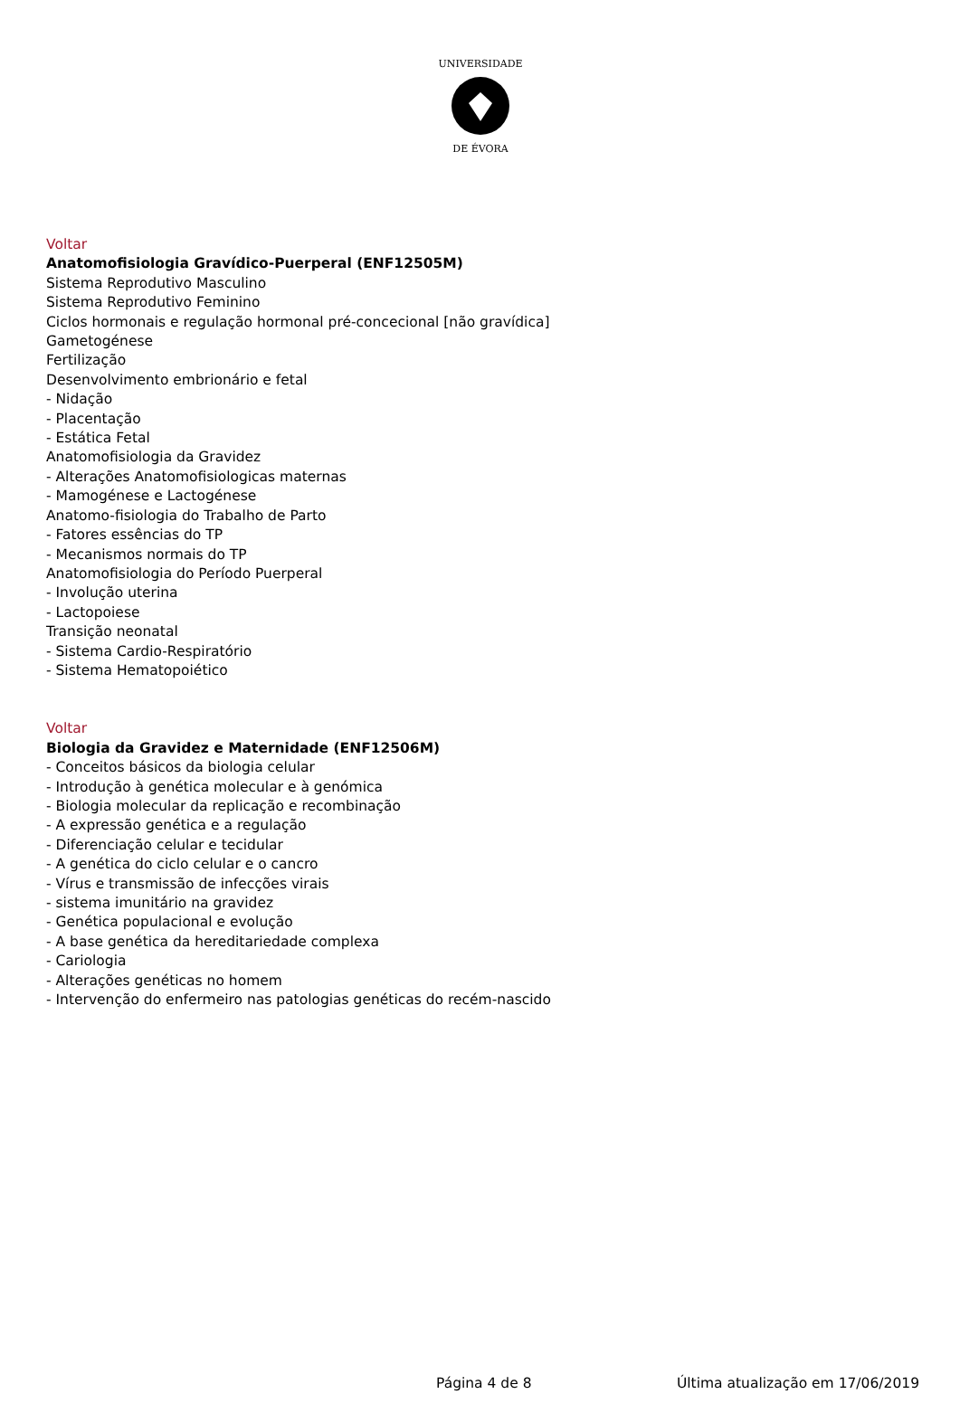UNIVERSIDADE
DE ÉVORA
Voltar
Anatomofisiologia Gravídico-Puerperal (ENF12505M)
Sistema Reprodutivo Masculino
Sistema Reprodutivo Feminino
Ciclos hormonais e regulação hormonal pré-concecional [não gravídica]
Gametogénese
Fertilização
Desenvolvimento embrionário e fetal
- Nidação
- Placentação
- Estática Fetal
Anatomofisiologia da Gravidez
- Alterações Anatomofisiologicas maternas
- Mamogénese e Lactogénese
Anatomo-fisiologia do Trabalho de Parto
- Fatores essências do TP
- Mecanismos normais do TP
Anatomofisiologia do Período Puerperal
- Involução uterina
- Lactopoiese
Transição neonatal
- Sistema Cardio-Respiratório
- Sistema Hematopoiético
Voltar
Biologia da Gravidez e Maternidade (ENF12506M)
- Conceitos básicos da biologia celular
- Introdução à genética molecular e à genómica
- Biologia molecular da replicação e recombinação
- A expressão genética e a regulação
- Diferenciação celular e tecidular
- A genética do ciclo celular e o cancro
- Vírus e transmissão de infecções virais
- sistema imunitário na gravidez
- Genética populacional e evolução
- A base genética da hereditariedade complexa
- Cariologia
- Alterações genéticas no homem
- Intervenção do enfermeiro nas patologias genéticas do recém-nascido
Página 4 de 8 Última atualização em 17/06/2019